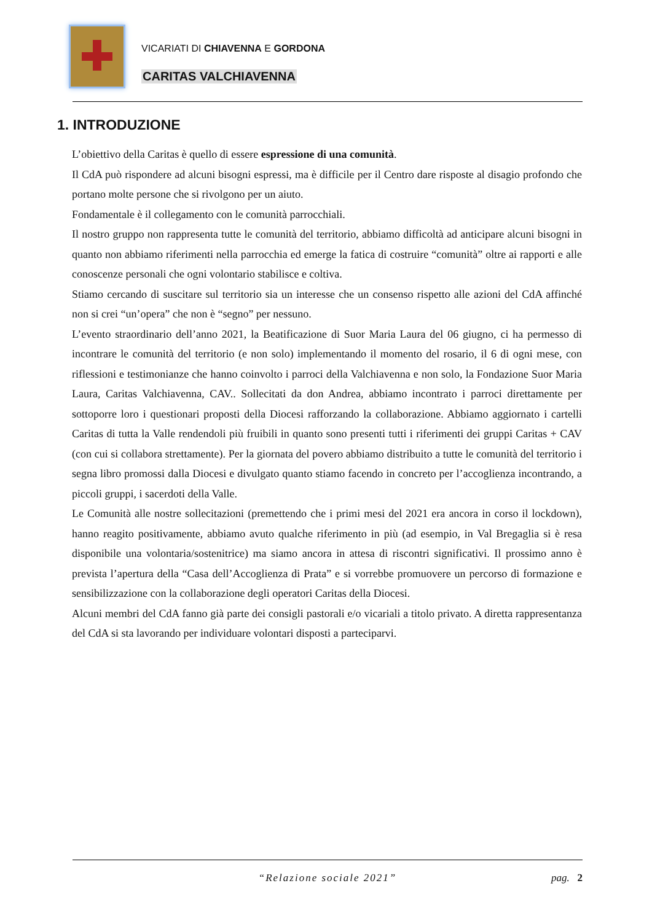VICARIATI DI CHIAVENNA E GORDONA
CARITAS VALCHIAVENNA
1. INTRODUZIONE
L’obiettivo della Caritas è quello di essere espressione di una comunità.
Il CdA può rispondere ad alcuni bisogni espressi, ma è difficile per il Centro dare risposte al disagio profondo che portano molte persone che si rivolgono per un aiuto.
Fondamentale è il collegamento con le comunità parrocchiali.
Il nostro gruppo non rappresenta tutte le comunità del territorio, abbiamo difficoltà ad anticipare alcuni bisogni in quanto non abbiamo riferimenti nella parrocchia ed emerge la fatica di costruire “comunità” oltre ai rapporti e alle conoscenze personali che ogni volontario stabilisce e coltiva.
Stiamo cercando di suscitare sul territorio sia un interesse che un consenso rispetto alle azioni del CdA affinché non si crei “un’opera” che non è “segno” per nessuno.
L’evento straordinario dell’anno 2021, la Beatificazione di Suor Maria Laura del 06 giugno, ci ha permesso di incontrare le comunità del territorio (e non solo) implementando il momento del rosario, il 6 di ogni mese, con riflessioni e testimonianze che hanno coinvolto i parroci della Valchiavenna e non solo, la Fondazione Suor Maria Laura, Caritas Valchiavenna, CAV.. Sollecitati da don Andrea, abbiamo incontrato i parroci direttamente per sottoporre loro i questionari proposti della Diocesi rafforzando la collaborazione. Abbiamo aggiornato i cartelli Caritas di tutta la Valle rendendoli più fruibili in quanto sono presenti tutti i riferimenti dei gruppi Caritas + CAV (con cui si collabora strettamente). Per la giornata del povero abbiamo distribuito a tutte le comunità del territorio i segna libro promossi dalla Diocesi e divulgato quanto stiamo facendo in concreto per l’accoglienza incontrando, a piccoli gruppi, i sacerdoti della Valle.
Le Comunità alle nostre sollecitazioni (premettendo che i primi mesi del 2021 era ancora in corso il lockdown), hanno reagito positivamente, abbiamo avuto qualche riferimento in più (ad esempio, in Val Bregaglia si è resa disponibile una volontaria/sostenitrice) ma siamo ancora in attesa di riscontri significativi. Il prossimo anno è prevista l’apertura della “Casa dell’Accoglienza di Prata” e si vorrebbe promuovere un percorso di formazione e sensibilizzazione con la collaborazione degli operatori Caritas della Diocesi.
Alcuni membri del CdA fanno già parte dei consigli pastorali e/o vicariali a titolo privato. A diretta rappresentanza del CdA si sta lavorando per individuare volontari disposti a parteciparvi.
“Relazione sociale 2021”
pag. 2